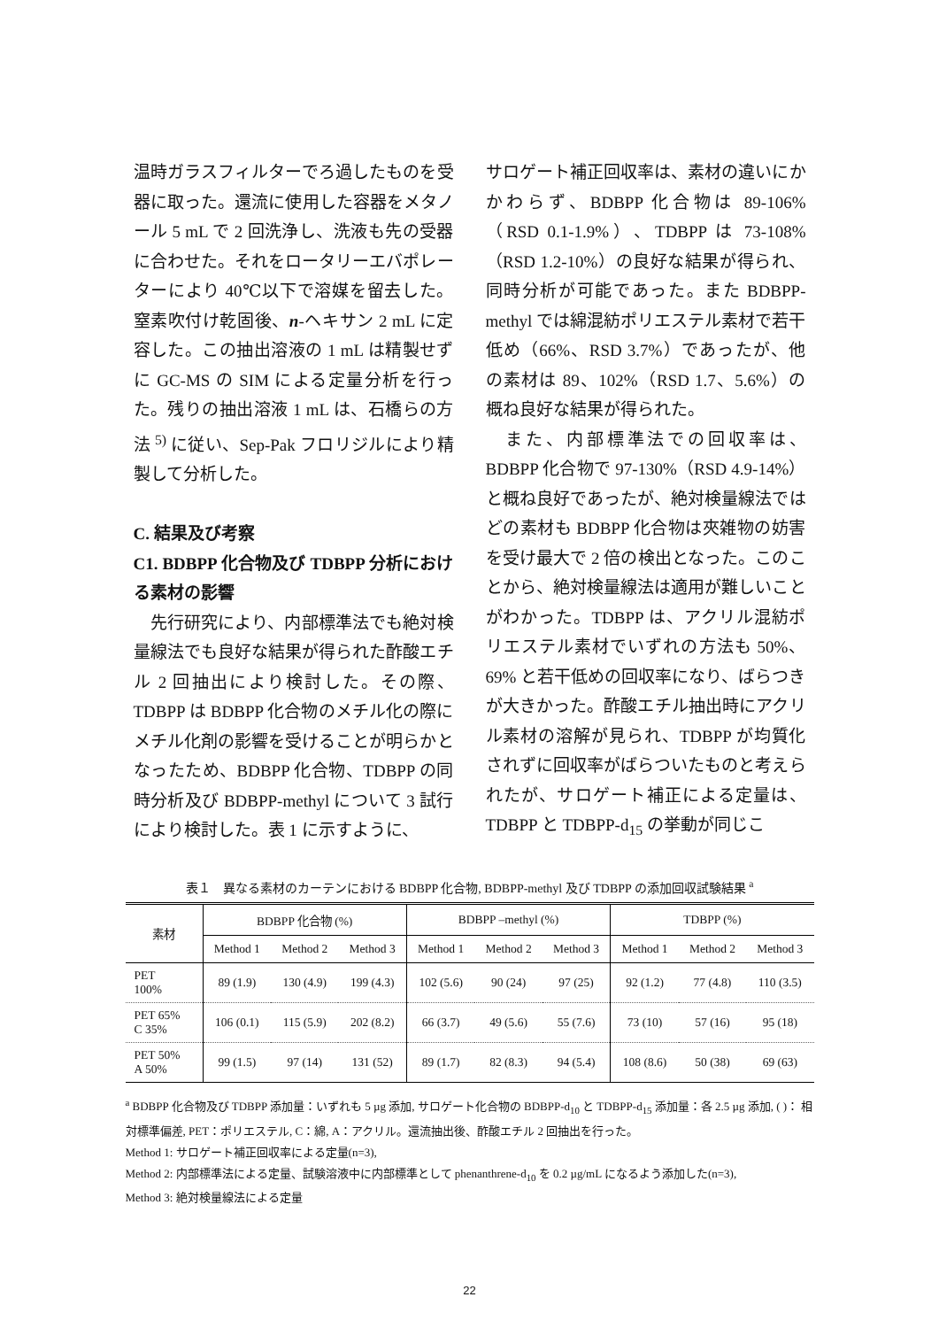温時ガラスフィルターでろ過したものを受器に取った。還流に使用した容器をメタノール 5 mL で 2 回洗浄し、洗液も先の受器に合わせた。それをロータリーエバポレーターにより 40℃以下で溶媒を留去した。窒素吹付け乾固後、n-ヘキサン 2 mL に定容した。この抽出溶液の 1 mL は精製せずに GC-MS の SIM による定量分析を行った。残りの抽出溶液 1 mL は、石橋らの方法 <sup>5)</sup> に従い、Sep-Pak フロリジルにより精製して分析した。
C. 結果及び考察
C1. BDBPP 化合物及び TDBPP 分析における素材の影響
　先行研究により、内部標準法でも絶対検量線法でも良好な結果が得られた酢酸エチル 2 回抽出により検討した。その際、TDBPP は BDBPP 化合物のメチル化の際にメチル化剤の影響を受けることが明らかとなったため、BDBPP 化合物、TDBPP の同時分析及び BDBPP-methyl について 3 試行により検討した。表 1 に示すように、
サロゲート補正回収率は、素材の違いにかかわらず、BDBPP 化合物は 89-106%（RSD 0.1-1.9%）、TDBPP は 73-108%（RSD 1.2-10%）の良好な結果が得られ、同時分析が可能であった。また BDBPP-methyl では綿混紡ポリエステル素材で若干低め（66%、RSD 3.7%）であったが、他の素材は 89、102%（RSD 1.7、5.6%）の概ね良好な結果が得られた。
　また、内部標準法での回収率は、BDBPP 化合物で 97-130%（RSD 4.9-14%）と概ね良好であったが、絶対検量線法ではどの素材も BDBPP 化合物は夾雑物の妨害を受け最大で 2 倍の検出となった。このことから、絶対検量線法は適用が難しいことがわかった。TDBPP は、アクリル混紡ポリエステル素材でいずれの方法も 50%、69% と若干低めの回収率になり、ばらつきが大きかった。酢酸エチル抽出時にアクリル素材の溶解が見られ、TDBPP が均質化されずに回収率がばらついたものと考えられたが、サロゲート補正による定量は、TDBPP と TDBPP-d<sub>15</sub> の挙動が同じこ
表１　異なる素材のカーテンにおける BDBPP 化合物, BDBPP-methyl 及び TDBPP の添加回収試験結果 <sup>a</sup>
| 素材 | BDBPP 化合物 (%) | | | BDBPP –methyl (%) | | | TDBPP (%) | | |
| --- | --- | --- | --- | --- | --- | --- | --- | --- | --- |
| | Method 1 | Method 2 | Method 3 | Method 1 | Method 2 | Method 3 | Method 1 | Method 2 | Method 3 |
| PET 100% | 89 (1.9) | 130 (4.9) | 199 (4.3) | 102 (5.6) | 90 (24) | 97 (25) | 92 (1.2) | 77 (4.8) | 110 (3.5) |
| PET 65% C 35% | 106 (0.1) | 115 (5.9) | 202 (8.2) | 66 (3.7) | 49 (5.6) | 55 (7.6) | 73 (10) | 57 (16) | 95 (18) |
| PET 50% A 50% | 99 (1.5) | 97 (14) | 131 (52) | 89 (1.7) | 82 (8.3) | 94 (5.4) | 108 (8.6) | 50 (38) | 69 (63) |
<sup>a</sup> BDBPP 化合物及び TDBPP 添加量：いずれも 5 µg 添加, サロゲート化合物の BDBPP-d<sub>10</sub> と TDBPP-d<sub>15</sub> 添加量：各 2.5 µg 添加, ( )： 相対標準偏差, PET：ポリエステル, C：綿, A：アクリル。還流抽出後、酢酸エチル 2 回抽出を行った。
Method 1: サロゲート補正回収率による定量(n=3),
Method 2: 内部標準法による定量、試験溶液中に内部標準として phenanthrene-d<sub>10</sub> を 0.2 µg/mL になるよう添加した(n=3),
Method 3: 絶対検量線法による定量
22